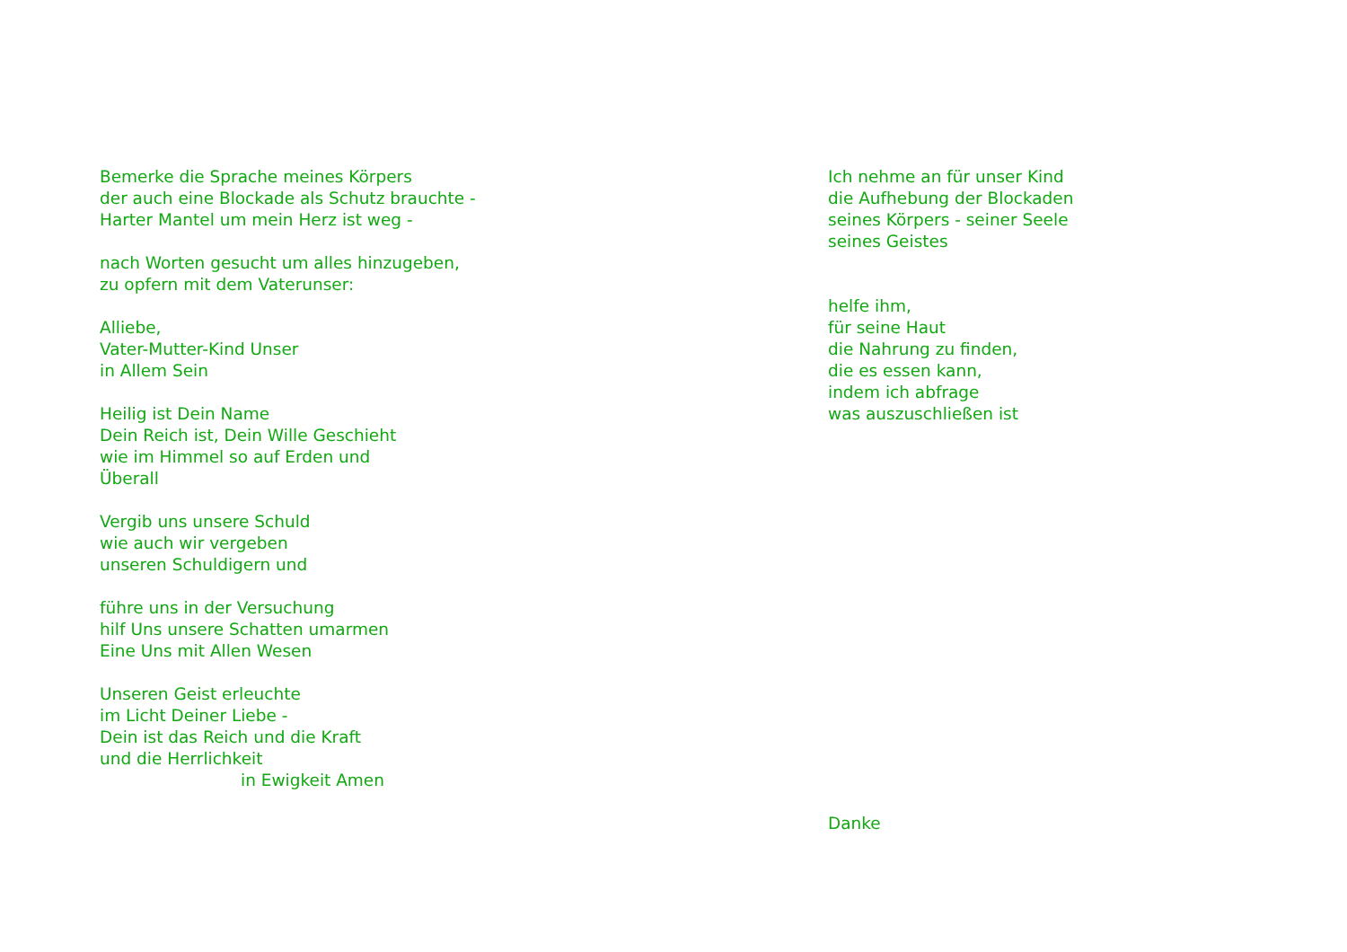Bemerke die Sprache meines Körpers
der auch eine Blockade als Schutz brauchte -
Harter Mantel um mein Herz ist weg -
nach Worten gesucht um alles hinzugeben,
zu opfern mit dem Vaterunser:
Alliebe,
Vater-Mutter-Kind Unser
in Allem Sein
Heilig ist Dein Name
Dein Reich ist, Dein Wille Geschieht
wie im Himmel so auf Erden und
Überall
Vergib uns unsere Schuld
wie auch wir vergeben
unseren Schuldigern und
führe uns in der Versuchung
hilf Uns unsere Schatten umarmen
Eine Uns mit Allen Wesen
Unseren Geist erleuchte
im Licht Deiner Liebe -
Dein ist das Reich und die Kraft
und die Herrlichkeit
in Ewigkeit Amen
Ich nehme an für unser Kind
die Aufhebung der Blockaden
seines Körpers - seiner Seele
seines Geistes
helfe ihm,
für seine Haut
die Nahrung zu finden,
die es essen kann,
indem ich abfrage
was auszuschließen ist
Danke